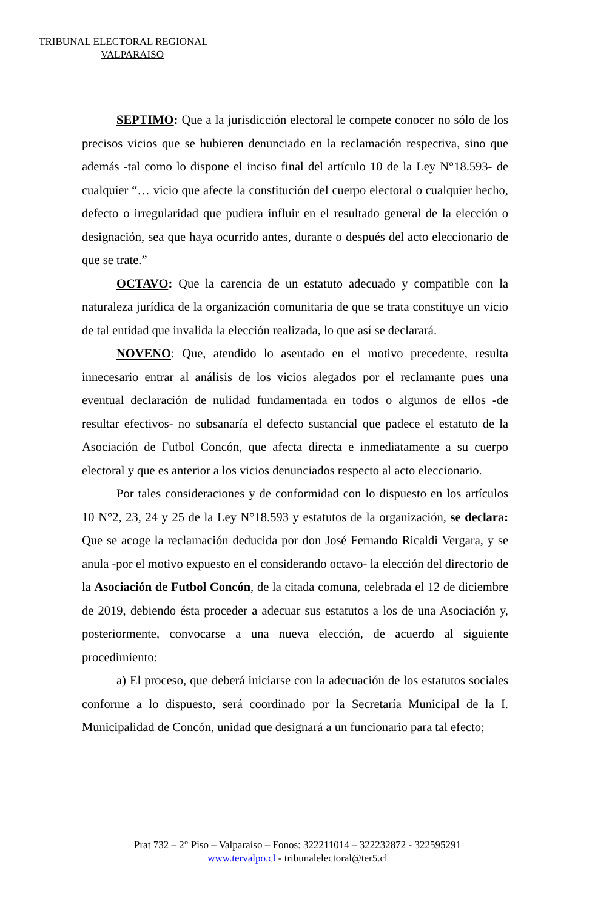TRIBUNAL ELECTORAL REGIONAL
VALPARAISO
SEPTIMO: Que a la jurisdicción electoral le compete conocer no sólo de los precisos vicios que se hubieren denunciado en la reclamación respectiva, sino que además -tal como lo dispone el inciso final del artículo 10 de la Ley N°18.593- de cualquier “… vicio que afecte la constitución del cuerpo electoral o cualquier hecho, defecto o irregularidad que pudiera influir en el resultado general de la elección o designación, sea que haya ocurrido antes, durante o después del acto eleccionario de que se trate.”
OCTAVO: Que la carencia de un estatuto adecuado y compatible con la naturaleza jurídica de la organización comunitaria de que se trata constituye un vicio de tal entidad que invalida la elección realizada, lo que así se declarará.
NOVENO: Que, atendido lo asentado en el motivo precedente, resulta innecesario entrar al análisis de los vicios alegados por el reclamante pues una eventual declaración de nulidad fundamentada en todos o algunos de ellos -de resultar efectivos- no subsanaría el defecto sustancial que padece el estatuto de la Asociación de Futbol Concón, que afecta directa e inmediatamente a su cuerpo electoral y que es anterior a los vicios denunciados respecto al acto eleccionario.
Por tales consideraciones y de conformidad con lo dispuesto en los artículos 10 N°2, 23, 24 y 25 de la Ley N°18.593 y estatutos de la organización, se declara: Que se acoge la reclamación deducida por don José Fernando Ricaldi Vergara, y se anula -por el motivo expuesto en el considerando octavo- la elección del directorio de la Asociación de Futbol Concón, de la citada comuna, celebrada el 12 de diciembre de 2019, debiendo ésta proceder a adecuar sus estatutos a los de una Asociación y, posteriormente, convocarse a una nueva elección, de acuerdo al siguiente procedimiento:
a) El proceso, que deberá iniciarse con la adecuación de los estatutos sociales conforme a lo dispuesto, será coordinado por la Secretaría Municipal de la I. Municipalidad de Concón, unidad que designará a un funcionario para tal efecto;
Prat 732 – 2° Piso – Valparaíso – Fonos: 322211014 – 322232872 - 322595291
www.tervalpo.cl - tribunalelectoral@ter5.cl